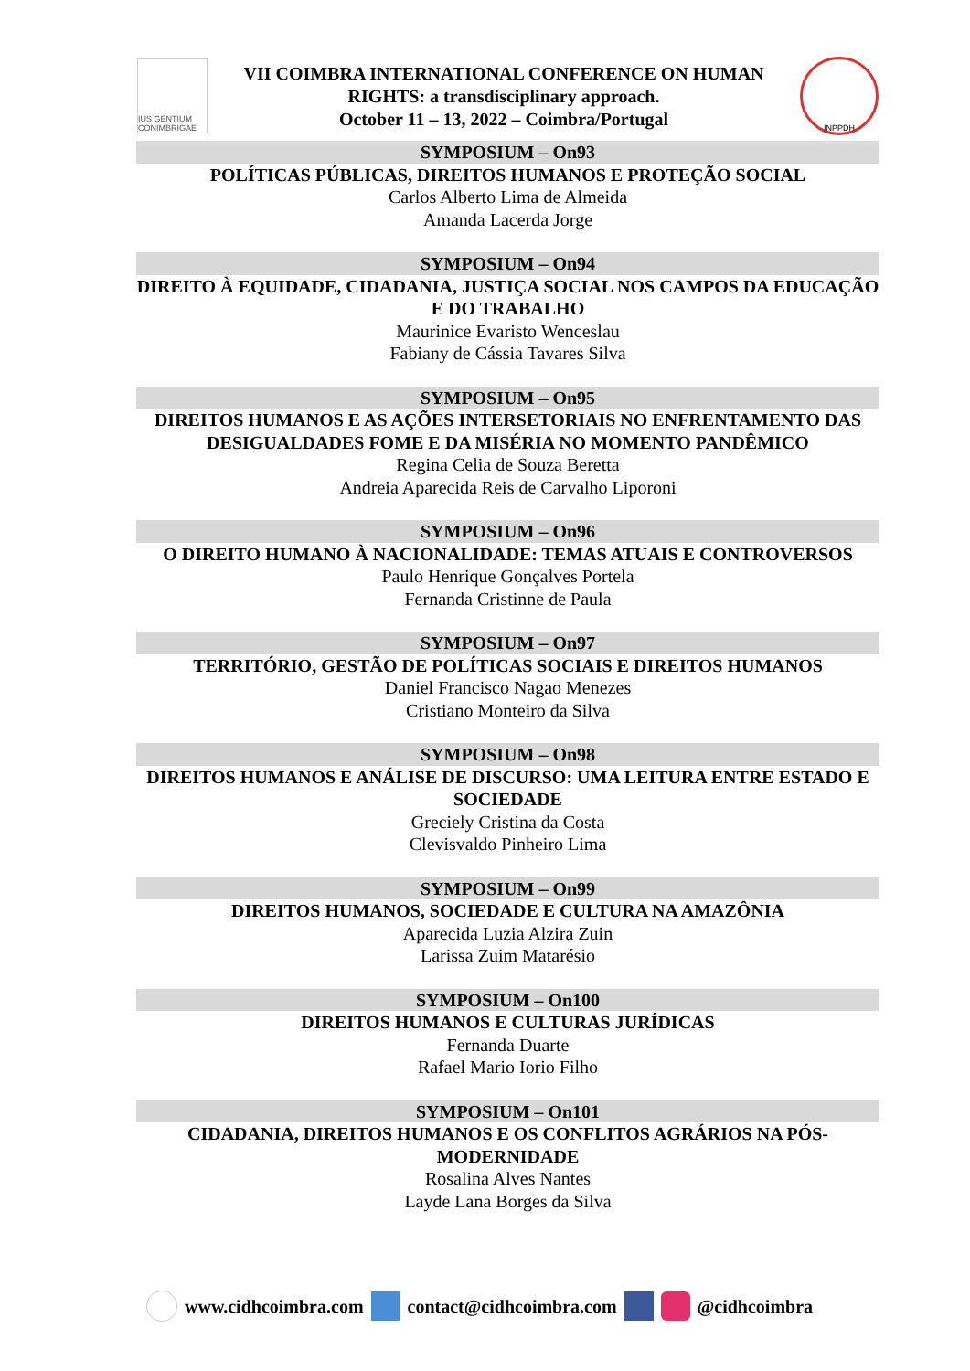IUS GENTIUM CONIMBRIGAE
VII COIMBRA INTERNATIONAL CONFERENCE ON HUMAN
RIGHTS: a transdisciplinary approach.
October 11 – 13, 2022 – Coimbra/Portugal
INPPDH
SYMPOSIUM – On93
POLÍTICAS PÚBLICAS, DIREITOS HUMANOS E PROTEÇÃO SOCIAL
Carlos Alberto Lima de Almeida
Amanda Lacerda Jorge
SYMPOSIUM – On94
DIREITO À EQUIDADE, CIDADANIA, JUSTIÇA SOCIAL NOS CAMPOS DA EDUCAÇÃO E DO TRABALHO
Maurinice Evaristo Wenceslau
Fabiany de Cássia Tavares Silva
SYMPOSIUM – On95
DIREITOS HUMANOS E AS AÇÕES INTERSETORIAIS NO ENFRENTAMENTO DAS DESIGUALDADES FOME E DA MISÉRIA NO MOMENTO PANDÊMICO
Regina Celia de Souza Beretta
Andreia Aparecida Reis de Carvalho Liporoni
SYMPOSIUM – On96
O DIREITO HUMANO À NACIONALIDADE: TEMAS ATUAIS E CONTROVERSOS
Paulo Henrique Gonçalves Portela
Fernanda Cristinne de Paula
SYMPOSIUM – On97
TERRITÓRIO, GESTÃO DE POLÍTICAS SOCIAIS E DIREITOS HUMANOS
Daniel Francisco Nagao Menezes
Cristiano Monteiro da Silva
SYMPOSIUM – On98
DIREITOS HUMANOS E ANÁLISE DE DISCURSO: UMA LEITURA ENTRE ESTADO E SOCIEDADE
Greciely Cristina da Costa
Clevisvaldo Pinheiro Lima
SYMPOSIUM – On99
DIREITOS HUMANOS, SOCIEDADE E CULTURA NA AMAZÔNIA
Aparecida Luzia Alzira Zuin
Larissa Zuim Matarésio
SYMPOSIUM – On100
DIREITOS HUMANOS E CULTURAS JURÍDICAS
Fernanda Duarte
Rafael Mario Iorio Filho
SYMPOSIUM – On101
CIDADANIA, DIREITOS HUMANOS E OS CONFLITOS AGRÁRIOS NA PÓS-MODERNIDADE
Rosalina Alves Nantes
Layde Lana Borges da Silva
www.cidhcoimbra.com contact@cidhcoimbra.com @cidhcoimbra